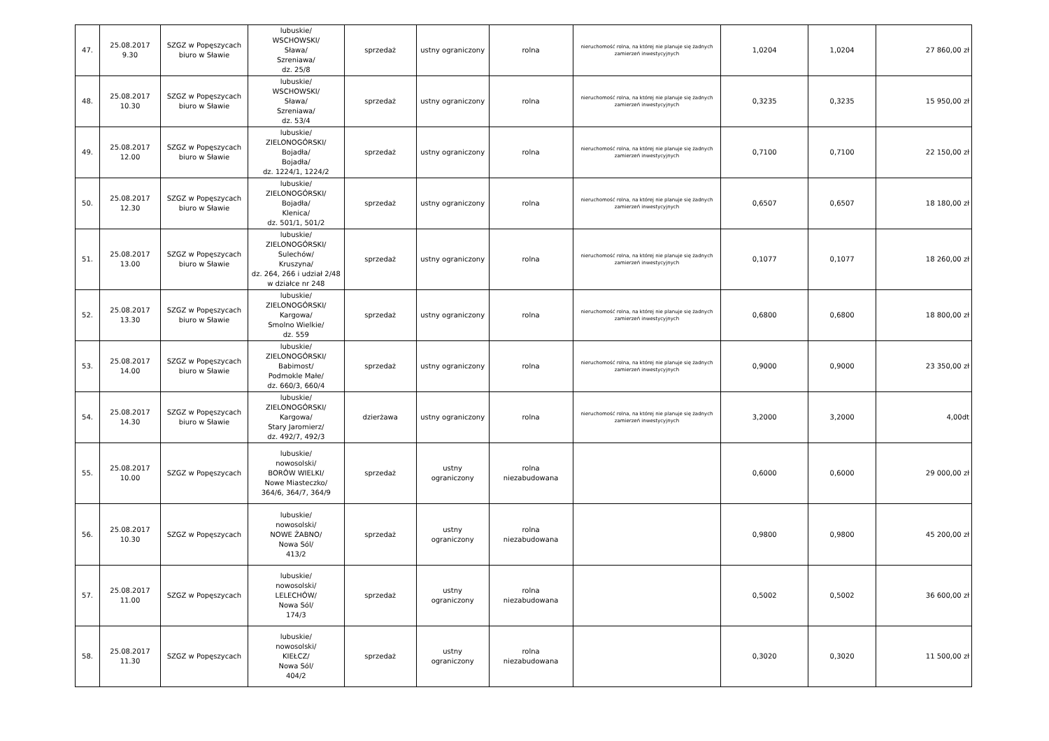| 47. | 25.08.2017 9.30 | SZGZ w Popęszycach biuro w Sławie | lubuskie/ WSCHOWSKI/ Sława/ Szreniawa/ dz. 25/8 | sprzedaż | ustny ograniczony | rolna | nieruchomość rolna, na której nie planuje się żadnych zamierzeń inwestycyjnych | 1,0204 | 1,0204 | 27 860,00 zł |
| 48. | 25.08.2017 10.30 | SZGZ w Popęszycach biuro w Sławie | lubuskie/ WSCHOWSKI/ Sława/ Szreniawa/ dz. 53/4 | sprzedaż | ustny ograniczony | rolna | nieruchomość rolna, na której nie planuje się żadnych zamierzeń inwestycyjnych | 0,3235 | 0,3235 | 15 950,00 zł |
| 49. | 25.08.2017 12.00 | SZGZ w Popęszycach biuro w Sławie | lubuskie/ ZIELONOGÓRSKI/ Bojadła/ Bojadła/ dz. 1224/1, 1224/2 | sprzedaż | ustny ograniczony | rolna | nieruchomość rolna, na której nie planuje się żadnych zamierzeń inwestycyjnych | 0,7100 | 0,7100 | 22 150,00 zł |
| 50. | 25.08.2017 12.30 | SZGZ w Popęszycach biuro w Sławie | lubuskie/ ZIELONOGÓRSKI/ Bojadła/ Klenica/ dz. 501/1, 501/2 | sprzedaż | ustny ograniczony | rolna | nieruchomość rolna, na której nie planuje się żadnych zamierzeń inwestycyjnych | 0,6507 | 0,6507 | 18 180,00 zł |
| 51. | 25.08.2017 13.00 | SZGZ w Popęszycach biuro w Sławie | lubuskie/ ZIELONOGÓRSKI/ Sulechów/ Kruszyna/ dz. 264, 266 i udział 2/48 w działce nr 248 | sprzedaż | ustny ograniczony | rolna | nieruchomość rolna, na której nie planuje się żadnych zamierzeń inwestycyjnych | 0,1077 | 0,1077 | 18 260,00 zł |
| 52. | 25.08.2017 13.30 | SZGZ w Popęszycach biuro w Sławie | lubuskie/ ZIELONOGÓRSKI/ Kargowa/ Smolno Wielkie/ dz. 559 | sprzedaż | ustny ograniczony | rolna | nieruchomość rolna, na której nie planuje się żadnych zamierzeń inwestycyjnych | 0,6800 | 0,6800 | 18 800,00 zł |
| 53. | 25.08.2017 14.00 | SZGZ w Popęszycach biuro w Sławie | lubuskie/ ZIELONOGÓRSKI/ Babimost/ Podmokle Małe/ dz. 660/3, 660/4 | sprzedaż | ustny ograniczony | rolna | nieruchomość rolna, na której nie planuje się żadnych zamierzeń inwestycyjnych | 0,9000 | 0,9000 | 23 350,00 zł |
| 54. | 25.08.2017 14.30 | SZGZ w Popęszycach biuro w Sławie | lubuskie/ ZIELONOGÓRSKI/ Kargowa/ Stary Jaromierz/ dz. 492/7, 492/3 | dzierżawa | ustny ograniczony | rolna | nieruchomość rolna, na której nie planuje się żadnych zamierzeń inwestycyjnych | 3,2000 | 3,2000 | 4,00dt |
| 55. | 25.08.2017 10.00 | SZGZ w Popęszycach | lubuskie/ nowosolski/ BORÓW WIELKI/ Nowe Miasteczko/ 364/6, 364/7, 364/9 | sprzedaż | ustny ograniczony | rolna niezabudowana | | 0,6000 | 0,6000 | 29 000,00 zł |
| 56. | 25.08.2017 10.30 | SZGZ w Popęszycach | lubuskie/ nowosolski/ NOWE ŻABNO/ Nowa Sól/ 413/2 | sprzedaż | ustny ograniczony | rolna niezabudowana | | 0,9800 | 0,9800 | 45 200,00 zł |
| 57. | 25.08.2017 11.00 | SZGZ w Popęszycach | lubuskie/ nowosolski/ LELECHÓW/ Nowa Sól/ 174/3 | sprzedaż | ustny ograniczony | rolna niezabudowana | | 0,5002 | 0,5002 | 36 600,00 zł |
| 58. | 25.08.2017 11.30 | SZGZ w Popęszycach | lubuskie/ nowosolski/ KIEŁCZ/ Nowa Sól/ 404/2 | sprzedaż | ustny ograniczony | rolna niezabudowana | | 0,3020 | 0,3020 | 11 500,00 zł |